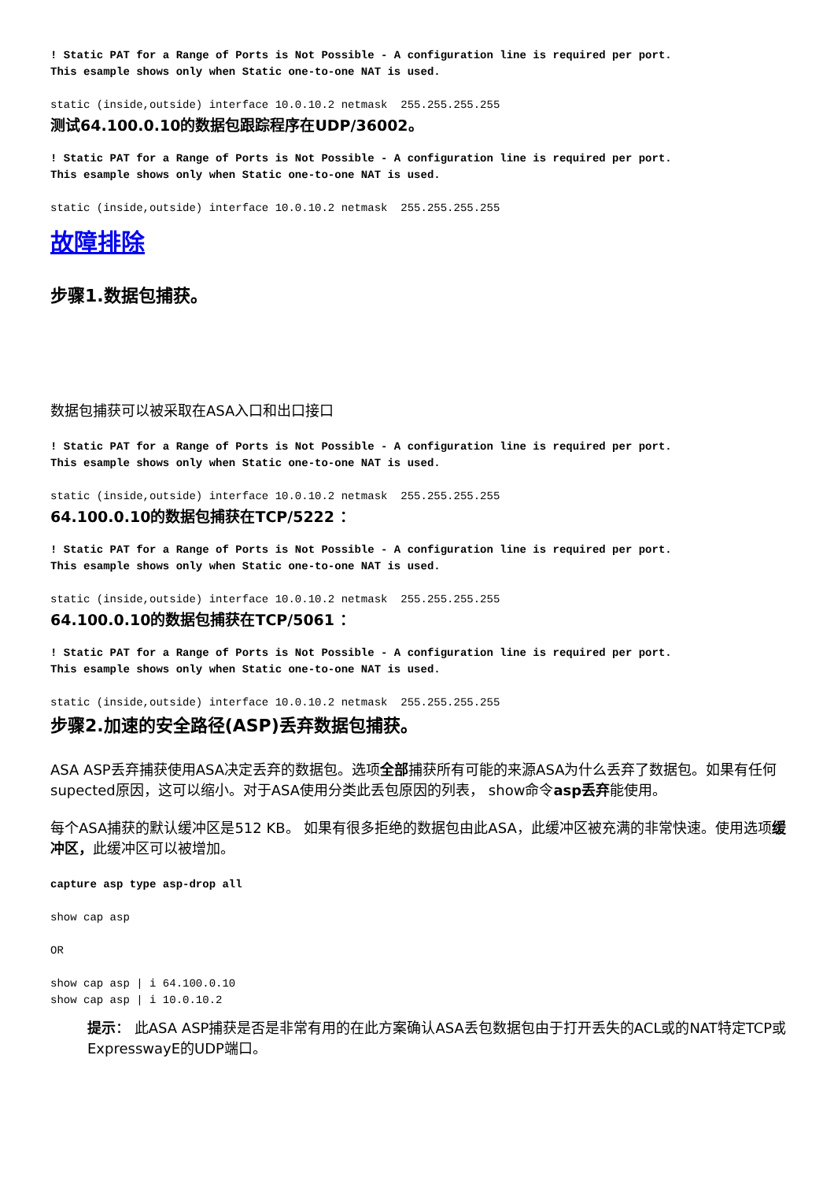! Static PAT for a Range of Ports is Not Possible - A configuration line is required per port.
This esample shows only when Static one-to-one NAT is used.
static (inside,outside) interface 10.0.10.2 netmask  255.255.255.255
测试64.100.0.10的数据包跟踪程序在UDP/36002。
! Static PAT for a Range of Ports is Not Possible - A configuration line is required per port.
This esample shows only when Static one-to-one NAT is used.
static (inside,outside) interface 10.0.10.2 netmask  255.255.255.255
故障排除
步骤1.数据包捕获。
数据包捕获可以被采取在ASA入口和出口接口
! Static PAT for a Range of Ports is Not Possible - A configuration line is required per port.
This esample shows only when Static one-to-one NAT is used.
static (inside,outside) interface 10.0.10.2 netmask  255.255.255.255
64.100.0.10的数据包捕获在TCP/5222 ：
! Static PAT for a Range of Ports is Not Possible - A configuration line is required per port.
This esample shows only when Static one-to-one NAT is used.
static (inside,outside) interface 10.0.10.2 netmask  255.255.255.255
64.100.0.10的数据包捕获在TCP/5061 ：
! Static PAT for a Range of Ports is Not Possible - A configuration line is required per port.
This esample shows only when Static one-to-one NAT is used.
static (inside,outside) interface 10.0.10.2 netmask  255.255.255.255
步骤2.加速的安全路径(ASP)丢弃数据包捕获。
ASA ASP丢弃捕获使用ASA决定丢弃的数据包。选项全部捕获所有可能的来源ASA为什么丢弃了数据包。如果有任何supected原因，这可以缩小。对于ASA使用分类此丢包原因的列表， show命令asp丢弃能使用。
每个ASA捕获的默认缓冲区是512 KB。 如果有很多拒绝的数据包由此ASA，此缓冲区被充满的非常快速。使用选项缓冲区，此缓冲区可以被增加。
capture asp type asp-drop all
show cap asp
OR
show cap asp | i 64.100.0.10
show cap asp | i 10.0.10.2
提示： 此ASA ASP捕获是否是非常有用的在此方案确认ASA丢包数据包由于打开丢失的ACL或的NAT特定TCP或ExpresswayE的UDP端口。